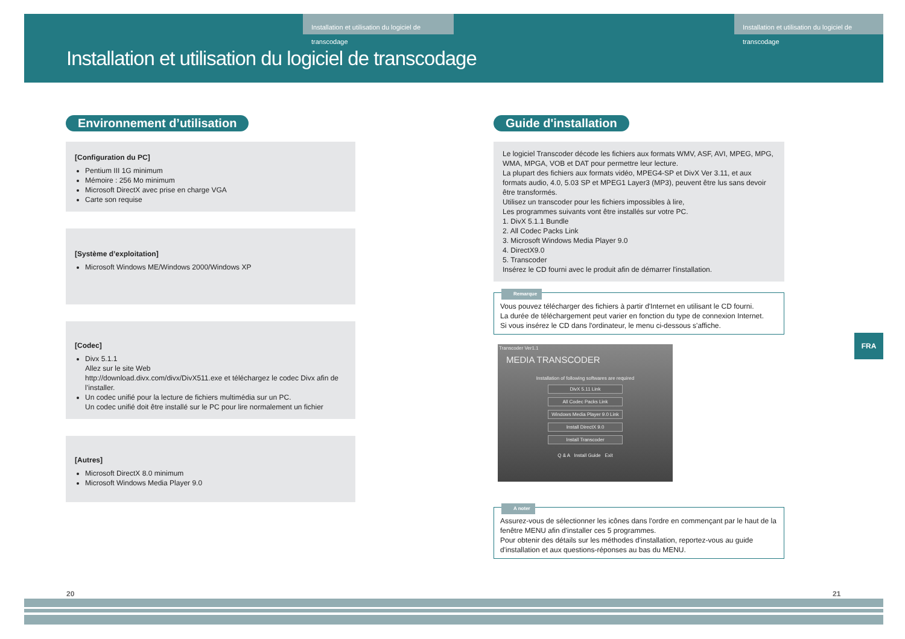Installation et utilisation du logiciel de transcodage
Installation et utilisation du logiciel de transcodage
Installation et utilisation du logiciel de transcodage
Environnement d’utilisation
[Configuration du PC]
Pentium III 1G minimum
Mémoire : 256 Mo minimum
Microsoft DirectX avec prise en charge VGA
Carte son requise
[Système d’exploitation]
Microsoft Windows ME/Windows 2000/Windows XP
[Codec]
Divx 5.1.1
Allez sur le site Web
http://download.divx.com/divx/DivX511.exe et téléchargez le codec Divx afin de l’installer.
Un codec unifié pour la lecture de fichiers multimédia sur un PC.
Un codec unifié doit être installé sur le PC pour lire normalement un fichier
[Autres]
Microsoft DirectX 8.0 minimum
Microsoft Windows Media Player 9.0
Guide d'installation
Le logiciel Transcoder décode les fichiers aux formats WMV, ASF, AVI, MPEG, MPG, WMA, MPGA, VOB et DAT pour permettre leur lecture.
La plupart des fichiers aux formats vidéo, MPEG4-SP et DivX Ver 3.11, et aux formats audio, 4.0, 5.03 SP et MPEG1 Layer3 (MP3), peuvent être lus sans devoir être transformés.
Utilisez un transcoder pour les fichiers impossibles à lire,
Les programmes suivants vont être installés sur votre PC.
1. DivX 5.1.1 Bundle
2. All Codec Packs Link
3. Microsoft Windows Media Player 9.0
4. DirectX9.0
5. Transcoder
Insérez le CD fourni avec le produit afin de démarrer l'installation.
Remarque
Vous pouvez télécharger des fichiers à partir d'Internet en utilisant le CD fourni.
La durée de téléchargement peut varier en fonction du type de connexion Internet.
Si vous insérez le CD dans l'ordinateur, le menu ci-dessous s'affiche.
Transcoder Ver1.1
MEDIA TRANSCODER
Installation of following softwares are required
DivX 5.11 Link
All Codec Packs Link
Windows Media Player 9.0 Link
Install DirectX 9.0
Install Transcoder
Q & A Install Guide Exit
A noter
Assurez-vous de sélectionner les icônes dans l'ordre en commençant par le haut de la fenêtre MENU afin d'installer ces 5 programmes.
Pour obtenir des détails sur les méthodes d'installation, reportez-vous au guide d'installation et aux questions-réponses au bas du MENU.
FRA
20 21